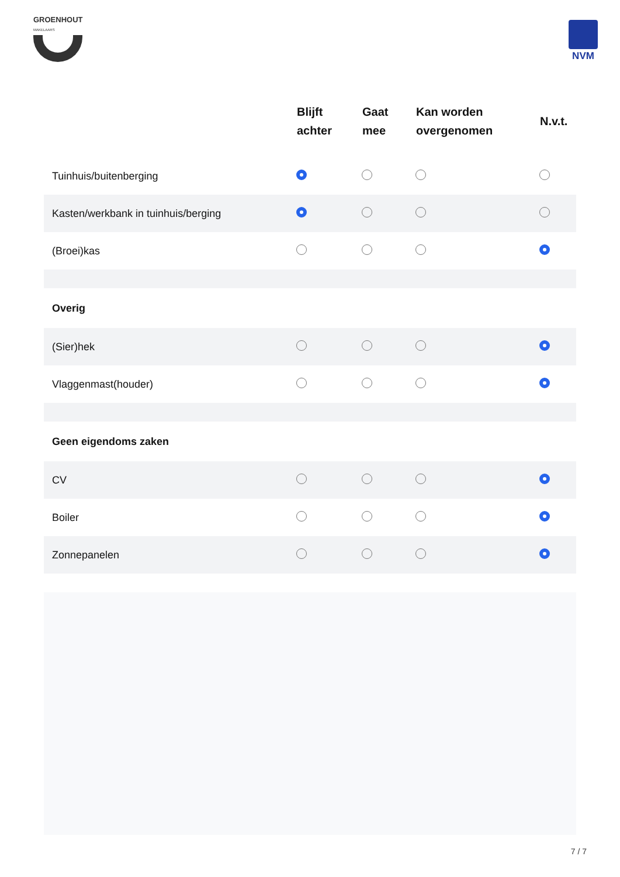GROENHOUT
MAKELAARS
NVM
| | Blijft achter | Gaat mee | Kan worden overgenomen | N.v.t. |
| --- | --- | --- | --- | --- |
| Tuinhuis/buitenberging | | | | |
| Kasten/werkbank in tuinhuis/berging | | | | |
| (Broei)kas | | | | |
| Overig | | | | |
| (Sier)hek | | | | |
| Vlaggenmast(houder) | | | | |
| Geen eigendoms zaken | | | | |
| CV | | | | |
| Boiler | | | | |
| Zonnepanelen | | | | |
7 / 7